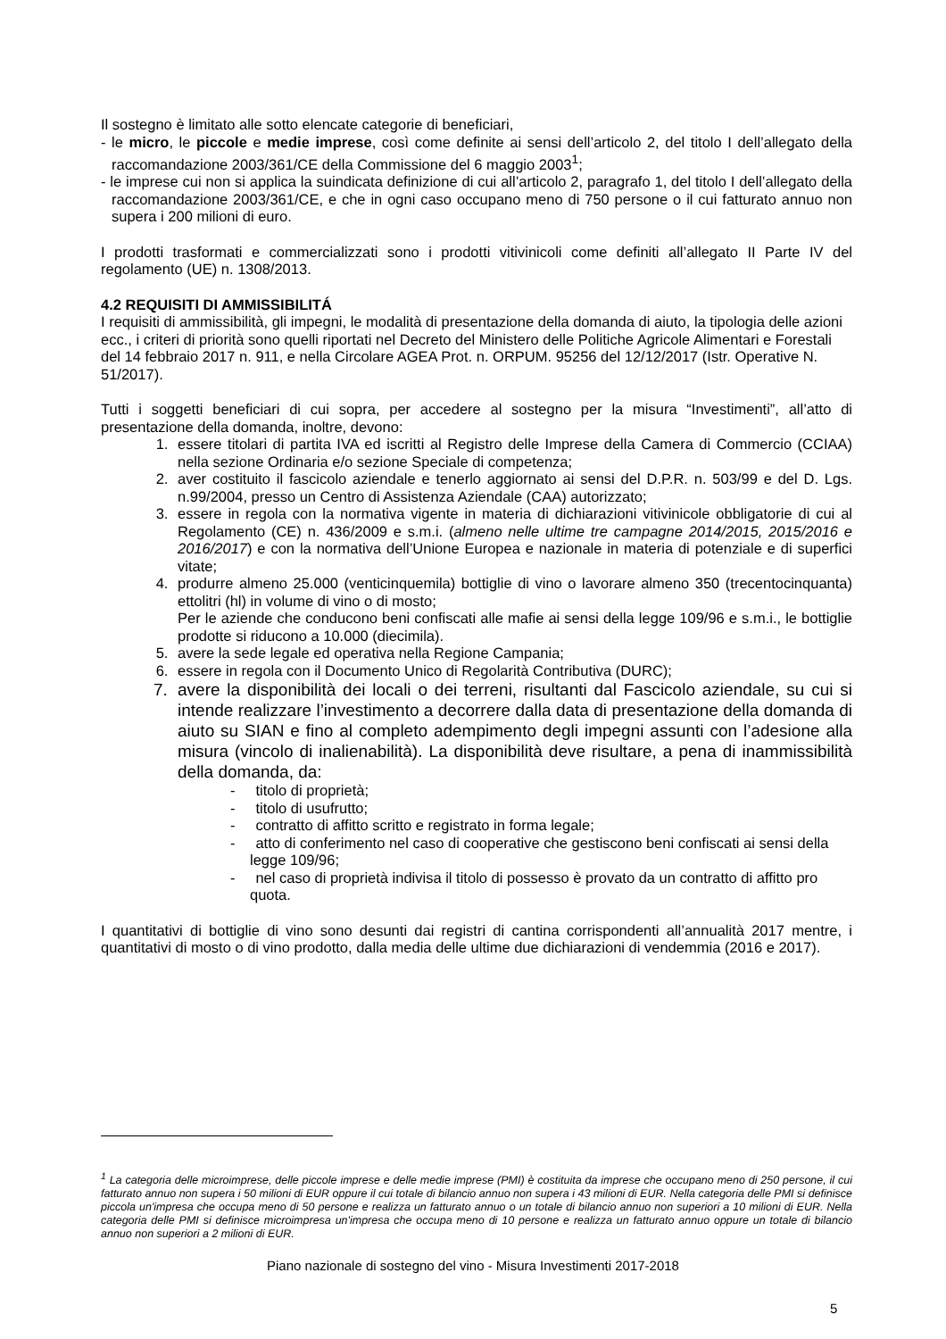Il sostegno è limitato alle sotto elencate categorie di beneficiari,
- le micro, le piccole e medie imprese, così come definite ai sensi dell’articolo 2, del titolo I dell’allegato della raccomandazione 2003/361/CE della Commissione del 6 maggio 2003<sup>1</sup>;
- le imprese cui non si applica la suindicata definizione di cui all’articolo 2, paragrafo 1, del titolo I dell’allegato della raccomandazione 2003/361/CE, e che in ogni caso occupano meno di 750 persone o il cui fatturato annuo non supera i 200 milioni di euro.
I prodotti trasformati e commercializzati sono i prodotti vitivinicoli come definiti all’allegato II Parte IV del regolamento (UE) n. 1308/2013.
4.2 REQUISITI DI AMMISSIBILITÁ
I requisiti di ammissibilità, gli impegni, le modalità di presentazione della domanda di aiuto, la tipologia delle azioni ecc., i criteri di priorità sono quelli riportati nel Decreto del Ministero delle Politiche Agricole Alimentari e Forestali del 14 febbraio 2017 n. 911, e nella Circolare AGEA Prot. n. ORPUM. 95256 del 12/12/2017 (Istr. Operative N. 51/2017).
Tutti i soggetti beneficiari di cui sopra, per accedere al sostegno per la misura “Investimenti”, all’atto di presentazione della domanda, inoltre, devono:
1. essere titolari di partita IVA ed iscritti al Registro delle Imprese della Camera di Commercio (CCIAA) nella sezione Ordinaria e/o sezione Speciale di competenza;
2. aver costituito il fascicolo aziendale e tenerlo aggiornato ai sensi del D.P.R. n. 503/99 e del D. Lgs. n.99/2004, presso un Centro di Assistenza Aziendale (CAA) autorizzato;
3. essere in regola con la normativa vigente in materia di dichiarazioni vitivinicole obbligatorie di cui al Regolamento (CE) n. 436/2009 e s.m.i. (almeno nelle ultime tre campagne 2014/2015, 2015/2016 e 2016/2017) e con la normativa dell’Unione Europea e nazionale in materia di potenziale e di superfici vitate;
4. produrre almeno 25.000 (venticinquemila) bottiglie di vino o lavorare almeno 350 (trecentocinquanta) ettolitri (hl) in volume di vino o di mosto;
Per le aziende che conducono beni confiscati alle mafie ai sensi della legge 109/96 e s.m.i., le bottiglie prodotte si riducono a 10.000 (diecimila).
5. avere la sede legale ed operativa nella Regione Campania;
6. essere in regola con il Documento Unico di Regolarità Contributiva (DURC);
7. avere la disponibilità dei locali o dei terreni, risultanti dal Fascicolo aziendale, su cui si intende realizzare l’investimento a decorrere dalla data di presentazione della domanda di aiuto su SIAN e fino al completo adempimento degli impegni assunti con l’adesione alla misura (vincolo di inalienabilità). La disponibilità deve risultare, a pena di inammissibilità della domanda, da:
- titolo di proprietà;
- titolo di usufrutto;
- contratto di affitto scritto e registrato in forma legale;
- atto di conferimento nel caso di cooperative che gestiscono beni confiscati ai sensi della legge 109/96;
- nel caso di proprietà indivisa il titolo di possesso è provato da un contratto di affitto pro quota.
I quantitativi di bottiglie di vino sono desunti dai registri di cantina corrispondenti all’annualità 2017 mentre, i quantitativi di mosto o di vino prodotto, dalla media delle ultime due dichiarazioni di vendemmia (2016 e 2017).
<sup>1</sup> La categoria delle microimprese, delle piccole imprese e delle medie imprese (PMI) è costituita da imprese che occupano meno di 250 persone, il cui fatturato annuo non supera i 50 milioni di EUR oppure il cui totale di bilancio annuo non supera i 43 milioni di EUR. Nella categoria delle PMI si definisce piccola un'impresa che occupa meno di 50 persone e realizza un fatturato annuo o un totale di bilancio annuo non superiori a 10 milioni di EUR. Nella categoria delle PMI si definisce microimpresa un'impresa che occupa meno di 10 persone e realizza un fatturato annuo oppure un totale di bilancio annuo non superiori a 2 milioni di EUR.
Piano nazionale di sostegno del vino - Misura Investimenti 2017-2018
5